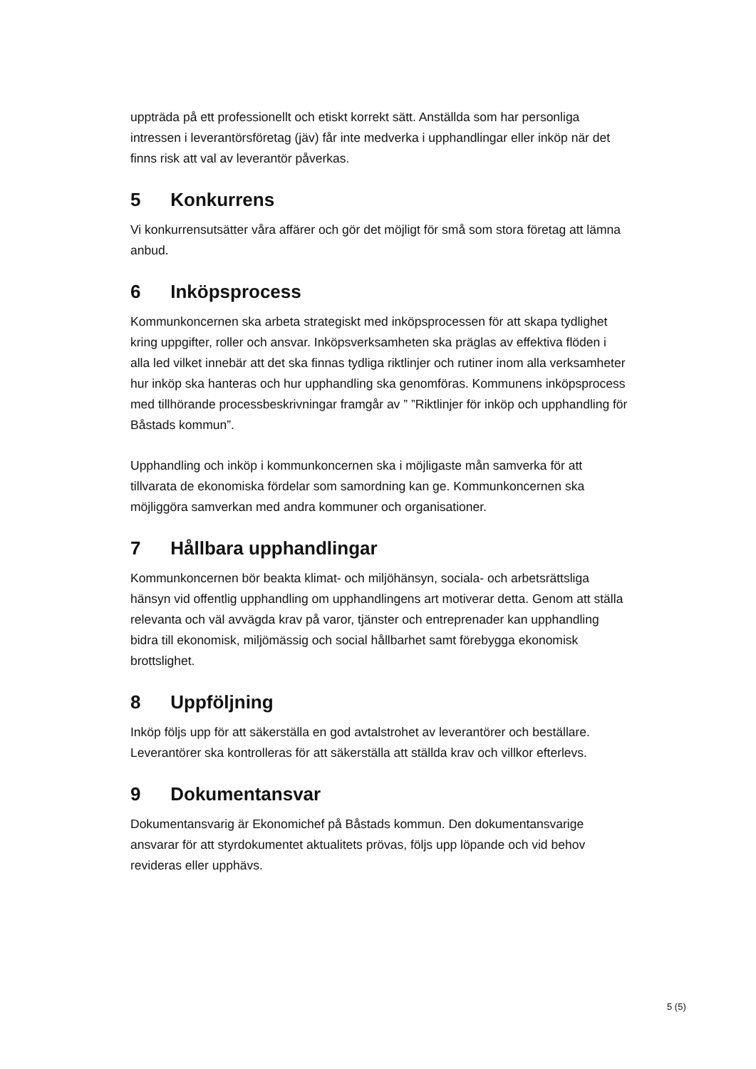uppträda på ett professionellt och etiskt korrekt sätt. Anställda som har personliga intressen i leverantörsföretag (jäv) får inte medverka i upphandlingar eller inköp när det finns risk att val av leverantör påverkas.
5 Konkurrens
Vi konkurrensutsätter våra affärer och gör det möjligt för små som stora företag att lämna anbud.
6 Inköpsprocess
Kommunkoncernen ska arbeta strategiskt med inköpsprocessen för att skapa tydlighet kring uppgifter, roller och ansvar. Inköpsverksamheten ska präglas av effektiva flöden i alla led vilket innebär att det ska finnas tydliga riktlinjer och rutiner inom alla verksamheter hur inköp ska hanteras och hur upphandling ska genomföras. Kommunens inköpsprocess med tillhörande processbeskrivningar framgår av ” ”Riktlinjer för inköp och upphandling för Båstads kommun”.
Upphandling och inköp i kommunkoncernen ska i möjligaste mån samverka för att tillvarata de ekonomiska fördelar som samordning kan ge. Kommunkoncernen ska möjliggöra samverkan med andra kommuner och organisationer.
7 Hållbara upphandlingar
Kommunkoncernen bör beakta klimat- och miljöhänsyn, sociala- och arbetsrättsliga hänsyn vid offentlig upphandling om upphandlingens art motiverar detta. Genom att ställa relevanta och väl avvägda krav på varor, tjänster och entreprenader kan upphandling bidra till ekonomisk, miljömässig och social hållbarhet samt förebygga ekonomisk brottslighet.
8 Uppföljning
Inköp följs upp för att säkerställa en god avtalstrohet av leverantörer och beställare. Leverantörer ska kontrolleras för att säkerställa att ställda krav och villkor efterlevs.
9 Dokumentansvar
Dokumentansvarig är Ekonomichef på Båstads kommun. Den dokumentansvarige ansvarar för att styrdokumentet aktualitets prövas, följs upp löpande och vid behov revideras eller upphävs.
5 (5)